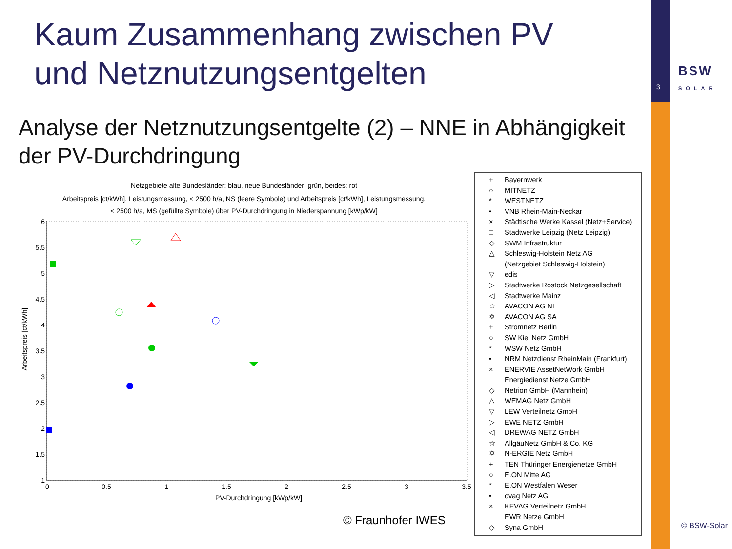Kaum Zusammenhang zwischen PV
und Netznutzungsentgelten
3
BSW
SOLAR
Analyse der Netznutzungsentgelte (2) – NNE in Abhängigkeit
der PV-Durchdringung
Netzgebiete alte Bundesländer: blau, neue Bundesländer: grün, beides: rot
Arbeitspreis [ct/kWh], Leistungsmessung, < 2500 h/a, NS (leere Symbole) und Arbeitspreis [ct/kWh], Leistungsmessung,
< 2500 h/a, MS (gefüllte Symbole) über PV-Durchdringung in Niederspannung [kWp/kW]
6
5.5
5
4.5
4
3.5
3
2.5
2
1.5
1
0
0.5
1
1.5
2
2.5
3
3.5
PV-Durchdringung [kWp/kW]
Arbeitspreis [ct/kWh]
+ Bayernwerk
○ MITNETZ
* WESTNETZ
• VNB Rhein-Main-Neckar
× Städtische Werke Kassel (Netz+Service)
□ Stadtwerke Leipzig (Netz Leipzig)
◇ SWM Infrastruktur
△ Schleswig-Holstein Netz AG
(Netzgebiet Schleswig-Holstein)
▽ edis
▷ Stadtwerke Rostock Netzgesellschaft
◁ Stadtwerke Mainz
☆ AVACON AG NI
✡ AVACON AG SA
+ Stromnetz Berlin
○ SW Kiel Netz GmbH
* WSW Netz GmbH
• NRM Netzdienst RheinMain (Frankfurt)
× ENERVIE AssetNetWork GmbH
□ Energiedienst Netze GmbH
◇ Netrion GmbH (Mannhein)
△ WEMAG Netz GmbH
▽ LEW Verteilnetz GmbH
▷ EWE NETZ GmbH
◁ DREWAG NETZ GmbH
☆ AllgäuNetz GmbH & Co. KG
✡ N-ERGIE Netz GmbH
+ TEN Thüringer Energienetze GmbH
○ E.ON Mitte AG
* E.ON Westfalen Weser
• ovag Netz AG
× KEVAG Verteilnetz GmbH
□ EWR Netze GmbH
◇ Syna GmbH
© Fraunhofer IWES © BSW-Solar